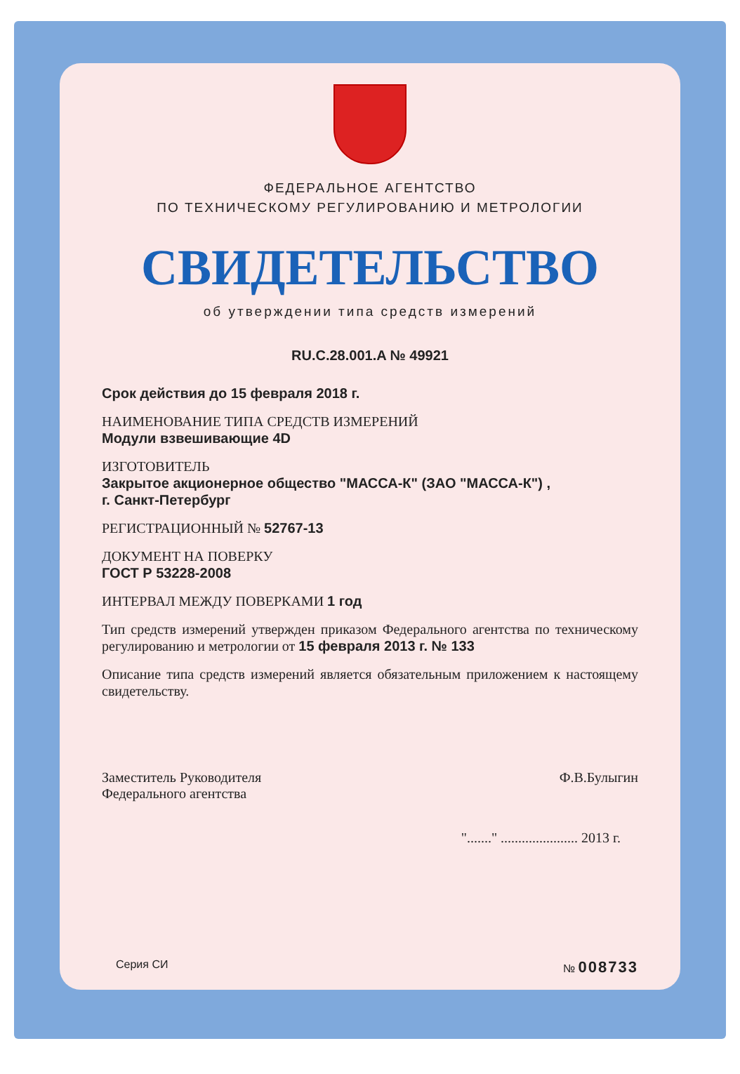ФЕДЕРАЛЬНОЕ АГЕНТСТВО
ПО ТЕХНИЧЕСКОМУ РЕГУЛИРОВАНИЮ И МЕТРОЛОГИИ
СВИДЕТЕЛЬСТВО
об утверждении типа средств измерений
RU.C.28.001.A № 49921
Срок действия до 15 февраля 2018 г.
НАИМЕНОВАНИЕ ТИПА СРЕДСТВ ИЗМЕРЕНИЙ
Модули взвешивающие 4D
ИЗГОТОВИТЕЛЬ
Закрытое акционерное общество "МАССА-К" (ЗАО "МАССА-К") ,
г. Санкт-Петербург
РЕГИСТРАЦИОННЫЙ № 52767-13
ДОКУМЕНТ НА ПОВЕРКУ
ГОСТ Р 53228-2008
ИНТЕРВАЛ МЕЖДУ ПОВЕРКАМИ 1 год
Тип средств измерений утвержден приказом Федерального агентства по техническому регулированию и метрологии от 15 февраля 2013 г. № 133
Описание типа средств измерений является обязательным приложением к настоящему свидетельству.
Заместитель Руководителя
Федерального агентства
Ф.В.Булыгин
"......." ...................... 2013 г.
Серия СИ № 008733